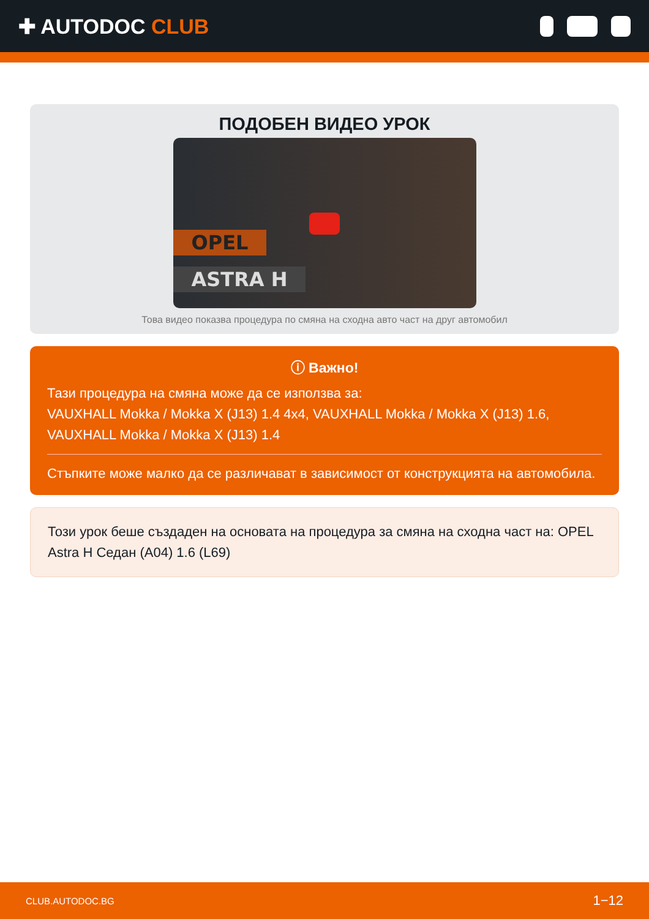✚ AUTODOC CLUB
ПОДОБЕН ВИДЕО УРОК
OPEL
ASTRA H
Това видео показва процедура по смяна на сходна авто част на друг автомобил
ⓘ Важно!
Тази процедура на смяна може да се използва за:
VAUXHALL Mokka / Mokka X (J13) 1.4 4x4, VAUXHALL Mokka / Mokka X (J13) 1.6, VAUXHALL Mokka / Mokka X (J13) 1.4
Стъпките може малко да се различават в зависимост от конструкцията на автомобила.
Този урок беше създаден на основата на процедура за смяна на сходна част на: OPEL Astra H Седан (A04) 1.6 (L69)
CLUB.AUTODOC.BG 1−12